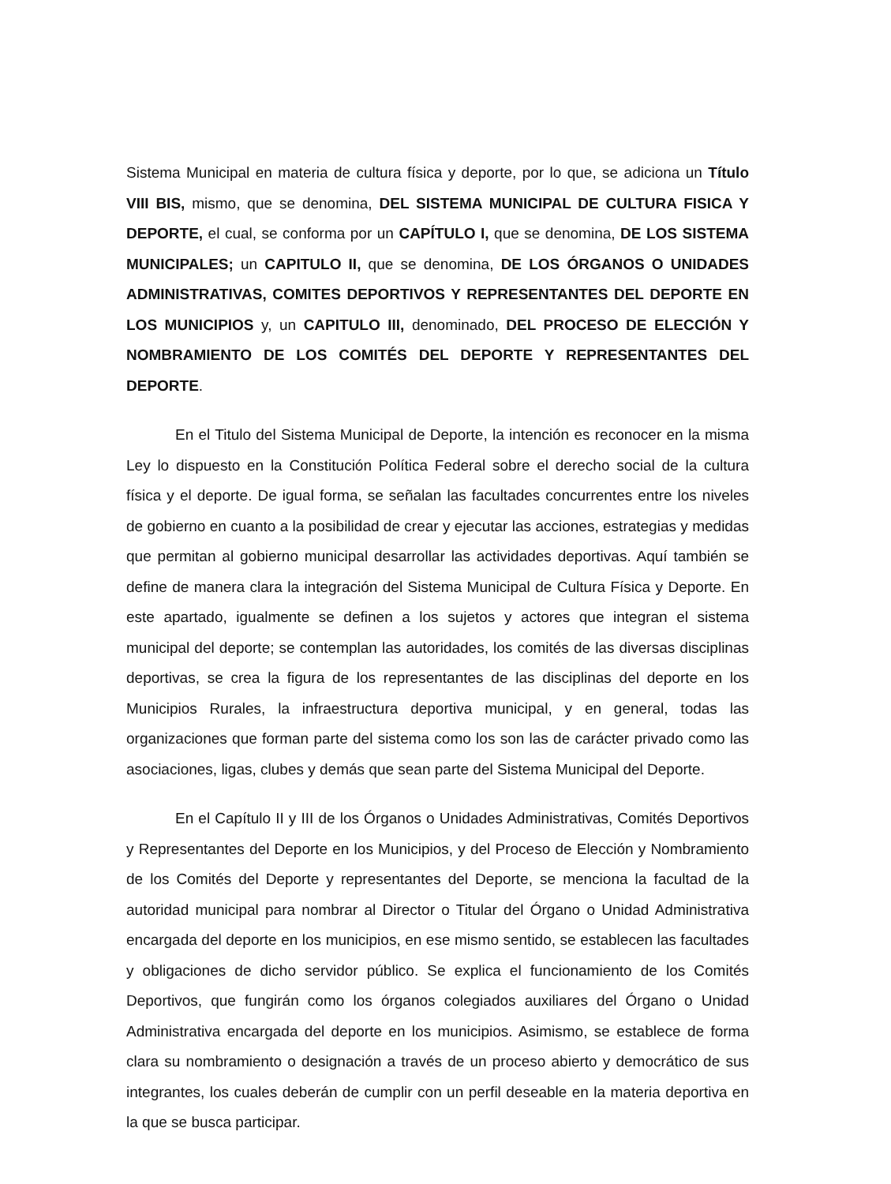Sistema Municipal en materia de cultura física y deporte, por lo que, se adiciona un Título VIII BIS, mismo, que se denomina, DEL SISTEMA MUNICIPAL DE CULTURA FISICA Y DEPORTE, el cual, se conforma por un CAPÍTULO I, que se denomina, DE LOS SISTEMA MUNICIPALES; un CAPITULO II, que se denomina, DE LOS ÓRGANOS O UNIDADES ADMINISTRATIVAS, COMITES DEPORTIVOS Y REPRESENTANTES DEL DEPORTE EN LOS MUNICIPIOS y, un CAPITULO III, denominado, DEL PROCESO DE ELECCIÓN Y NOMBRAMIENTO DE LOS COMITÉS DEL DEPORTE Y REPRESENTANTES DEL DEPORTE.
En el Titulo del Sistema Municipal de Deporte, la intención es reconocer en la misma Ley lo dispuesto en la Constitución Política Federal sobre el derecho social de la cultura física y el deporte. De igual forma, se señalan las facultades concurrentes entre los niveles de gobierno en cuanto a la posibilidad de crear y ejecutar las acciones, estrategias y medidas que permitan al gobierno municipal desarrollar las actividades deportivas. Aquí también se define de manera clara la integración del Sistema Municipal de Cultura Física y Deporte. En este apartado, igualmente se definen a los sujetos y actores que integran el sistema municipal del deporte; se contemplan las autoridades, los comités de las diversas disciplinas deportivas, se crea la figura de los representantes de las disciplinas del deporte en los Municipios Rurales, la infraestructura deportiva municipal, y en general, todas las organizaciones que forman parte del sistema como los son las de carácter privado como las asociaciones, ligas, clubes y demás que sean parte del Sistema Municipal del Deporte.
En el Capítulo II y III de los Órganos o Unidades Administrativas, Comités Deportivos y Representantes del Deporte en los Municipios, y del Proceso de Elección y Nombramiento de los Comités del Deporte y representantes del Deporte, se menciona la facultad de la autoridad municipal para nombrar al Director o Titular del Órgano o Unidad Administrativa encargada del deporte en los municipios, en ese mismo sentido, se establecen las facultades y obligaciones de dicho servidor público. Se explica el funcionamiento de los Comités Deportivos, que fungirán como los órganos colegiados auxiliares del Órgano o Unidad Administrativa encargada del deporte en los municipios. Asimismo, se establece de forma clara su nombramiento o designación a través de un proceso abierto y democrático de sus integrantes, los cuales deberán de cumplir con un perfil deseable en la materia deportiva en la que se busca participar.